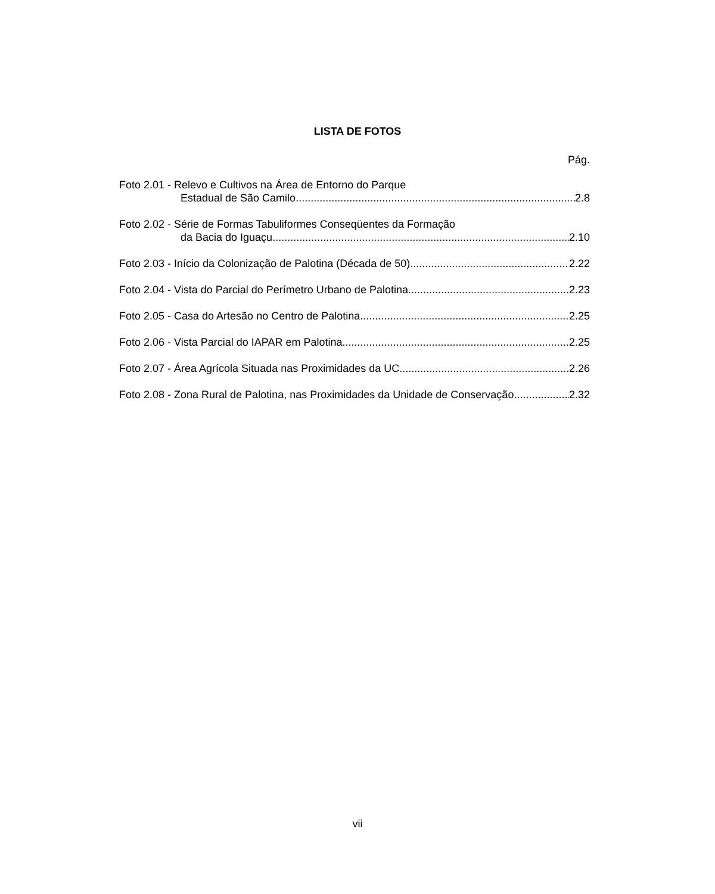LISTA DE FOTOS
Pág.
Foto 2.01 - Relevo e Cultivos na Área de Entorno do Parque
Estadual de São Camilo 2.8
Foto 2.02 - Série de Formas Tabuliformes Conseqüentes da Formação
da Bacia do Iguaçu 2.10
Foto 2.03 - Início da Colonização de Palotina (Década de 50) 2.22
Foto 2.04 - Vista do Parcial do Perímetro Urbano de Palotina 2.23
Foto 2.05 - Casa do Artesão no Centro de Palotina 2.25
Foto 2.06 - Vista Parcial do IAPAR em Palotina 2.25
Foto 2.07 - Área Agrícola Situada nas Proximidades da UC 2.26
Foto 2.08 - Zona Rural de Palotina, nas Proximidades da Unidade de Conservação 2.32
vii